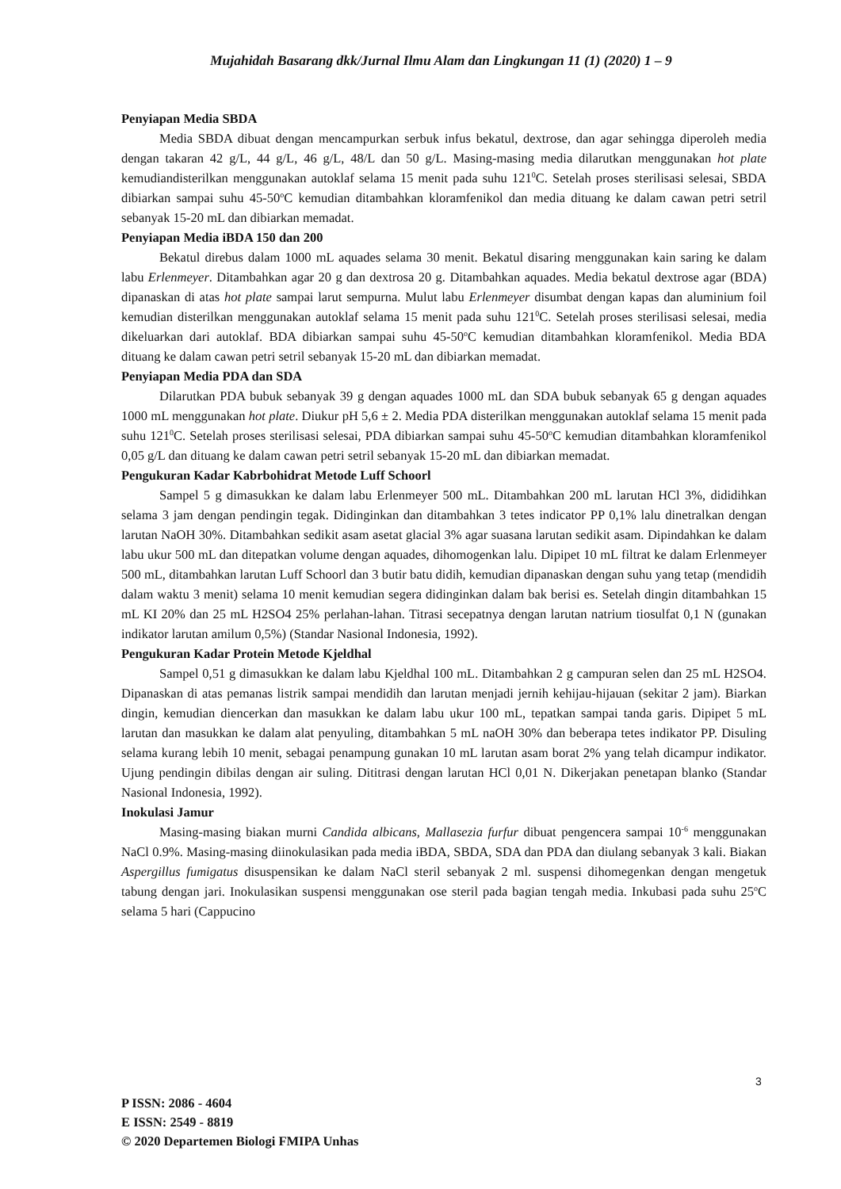Mujahidah Basarang dkk/Jurnal Ilmu Alam dan Lingkungan 11 (1) (2020) 1 – 9
Penyiapan Media SBDA
Media SBDA dibuat dengan mencampurkan serbuk infus bekatul, dextrose, dan agar sehingga diperoleh media dengan takaran 42 g/L, 44 g/L, 46 g/L, 48/L dan 50 g/L. Masing-masing media dilarutkan menggunakan hot plate kemudiandisterilkan menggunakan autoklaf selama 15 menit pada suhu 121<sup>0</sup>C. Setelah proses sterilisasi selesai, SBDA dibiarkan sampai suhu 45-50<sup>o</sup>C kemudian ditambahkan kloramfenikol dan media dituang ke dalam cawan petri setril sebanyak 15-20 mL dan dibiarkan memadat.
Penyiapan Media iBDA 150 dan 200
Bekatul direbus dalam 1000 mL aquades selama 30 menit. Bekatul disaring menggunakan kain saring ke dalam labu Erlenmeyer. Ditambahkan agar 20 g dan dextrosa 20 g. Ditambahkan aquades. Media bekatul dextrose agar (BDA) dipanaskan di atas hot plate sampai larut sempurna. Mulut labu Erlenmeyer disumbat dengan kapas dan aluminium foil kemudian disterilkan menggunakan autoklaf selama 15 menit pada suhu 121<sup>0</sup>C. Setelah proses sterilisasi selesai, media dikeluarkan dari autoklaf. BDA dibiarkan sampai suhu 45-50<sup>o</sup>C kemudian ditambahkan kloramfenikol. Media BDA dituang ke dalam cawan petri setril sebanyak 15-20 mL dan dibiarkan memadat.
Penyiapan Media PDA dan SDA
Dilarutkan PDA bubuk sebanyak 39 g dengan aquades 1000 mL dan SDA bubuk sebanyak 65 g dengan aquades 1000 mL menggunakan hot plate. Diukur pH 5,6 ± 2. Media PDA disterilkan menggunakan autoklaf selama 15 menit pada suhu 121<sup>0</sup>C. Setelah proses sterilisasi selesai, PDA dibiarkan sampai suhu 45-50<sup>o</sup>C kemudian ditambahkan kloramfenikol 0,05 g/L dan dituang ke dalam cawan petri setril sebanyak 15-20 mL dan dibiarkan memadat.
Pengukuran Kadar Kabrbohidrat Metode Luff Schoorl
Sampel 5 g dimasukkan ke dalam labu Erlenmeyer 500 mL. Ditambahkan 200 mL larutan HCl 3%, dididihkan selama 3 jam dengan pendingin tegak. Didinginkan dan ditambahkan 3 tetes indicator PP 0,1% lalu dinetralkan dengan larutan NaOH 30%. Ditambahkan sedikit asam asetat glacial 3% agar suasana larutan sedikit asam. Dipindahkan ke dalam labu ukur 500 mL dan ditepatkan volume dengan aquades, dihomogenkan lalu. Dipipet 10 mL filtrat ke dalam Erlenmeyer 500 mL, ditambahkan larutan Luff Schoorl dan 3 butir batu didih, kemudian dipanaskan dengan suhu yang tetap (mendidih dalam waktu 3 menit) selama 10 menit kemudian segera didinginkan dalam bak berisi es. Setelah dingin ditambahkan 15 mL KI 20% dan 25 mL H2SO4 25% perlahan-lahan. Titrasi secepatnya dengan larutan natrium tiosulfat 0,1 N (gunakan indikator larutan amilum 0,5%) (Standar Nasional Indonesia, 1992).
Pengukuran Kadar Protein Metode Kjeldhal
Sampel 0,51 g dimasukkan ke dalam labu Kjeldhal 100 mL. Ditambahkan 2 g campuran selen dan 25 mL H2SO4. Dipanaskan di atas pemanas listrik sampai mendidih dan larutan menjadi jernih kehijau-hijauan (sekitar 2 jam). Biarkan dingin, kemudian diencerkan dan masukkan ke dalam labu ukur 100 mL, tepatkan sampai tanda garis. Dipipet 5 mL larutan dan masukkan ke dalam alat penyuling, ditambahkan 5 mL naOH 30% dan beberapa tetes indikator PP. Disuling selama kurang lebih 10 menit, sebagai penampung gunakan 10 mL larutan asam borat 2% yang telah dicampur indikator. Ujung pendingin dibilas dengan air suling. Dititrasi dengan larutan HCl 0,01 N. Dikerjakan penetapan blanko (Standar Nasional Indonesia, 1992).
Inokulasi Jamur
Masing-masing biakan murni Candida albicans, Mallasezia furfur dibuat pengencera sampai 10<sup>-6</sup> menggunakan NaCl 0.9%. Masing-masing diinokulasikan pada media iBDA, SBDA, SDA dan PDA dan diulang sebanyak 3 kali. Biakan Aspergillus fumigatus disuspensikan ke dalam NaCl steril sebanyak 2 ml. suspensi dihomegenkan dengan mengetuk tabung dengan jari. Inokulasikan suspensi menggunakan ose steril pada bagian tengah media. Inkubasi pada suhu 25<sup>o</sup>C selama 5 hari (Cappucino
3
P ISSN: 2086 - 4604
E ISSN: 2549 - 8819
© 2020 Departemen Biologi FMIPA Unhas